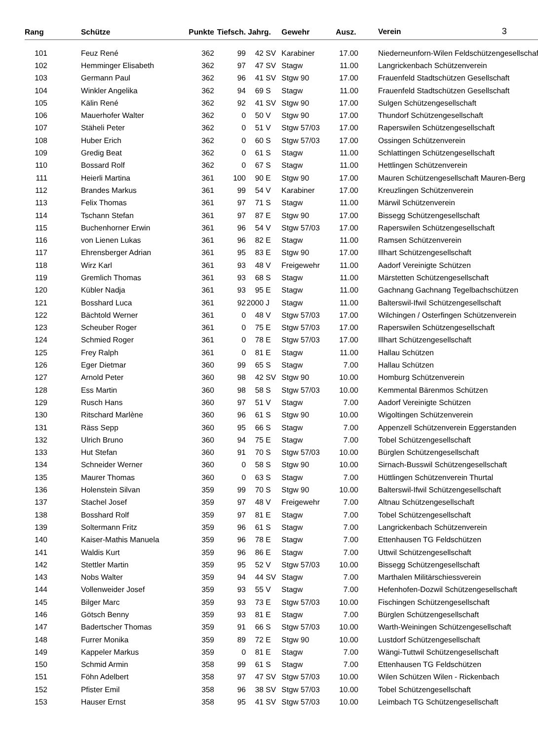| Rang | | Schütze | Punkte | Tiefsch. | Jahrg. | Gewehr | Ausz. | Verein 3 |
| --- | --- | --- | --- | --- | --- | --- | --- | --- |
| 101 | | Feuz René | 362 | 99 | 42 | SV | Karabiner | 17.00 | | Niederneunforn-Wilen Feldschützengesellschaft |
| 102 | | Hemminger Elisabeth | 362 | 97 | 47 | SV | Stagw | 11.00 | | Langrickenbach Schützenverein |
| 103 | | Germann Paul | 362 | 96 | 41 | SV | Stgw 90 | 17.00 | | Frauenfeld Stadtschützen Gesellschaft |
| 104 | | Winkler Angelika | 362 | 94 | 69 | S | Stagw | 11.00 | | Frauenfeld Stadtschützen Gesellschaft |
| 105 | | Kälin René | 362 | 92 | 41 | SV | Stgw 90 | 17.00 | | Sulgen Schützengesellschaft |
| 106 | | Mauerhofer Walter | 362 | 0 | 50 | V | Stgw 90 | 17.00 | | Thundorf Schützengesellschaft |
| 107 | | Stäheli Peter | 362 | 0 | 51 | V | Stgw 57/03 | 17.00 | | Raperswilen Schützengesellschaft |
| 108 | | Huber Erich | 362 | 0 | 60 | S | Stgw 57/03 | 17.00 | | Ossingen Schützenverein |
| 109 | | Gredig Beat | 362 | 0 | 61 | S | Stagw | 11.00 | | Schlattingen Schützengesellschaft |
| 110 | | Bossard Rolf | 362 | 0 | 67 | S | Stagw | 11.00 | | Hettlingen Schützenverein |
| 111 | | Heierli Martina | 361 | 100 | 90 | E | Stgw 90 | 17.00 | | Mauren Schützengesellschaft Mauren-Berg |
| 112 | | Brandes Markus | 361 | 99 | 54 | V | Karabiner | 17.00 | | Kreuzlingen Schützenverein |
| 113 | | Felix Thomas | 361 | 97 | 71 | S | Stagw | 11.00 | | Märwil Schützenverein |
| 114 | | Tschann Stefan | 361 | 97 | 87 | E | Stgw 90 | 17.00 | | Bissegg Schützengesellschaft |
| 115 | | Buchenhorner Erwin | 361 | 96 | 54 | V | Stgw 57/03 | 17.00 | | Raperswilen Schützengesellschaft |
| 116 | | von Lienen Lukas | 361 | 96 | 82 | E | Stagw | 11.00 | | Ramsen Schützenverein |
| 117 | | Ehrensberger Adrian | 361 | 95 | 83 | E | Stgw 90 | 17.00 | | Illhart Schützengesellschaft |
| 118 | | Wirz Karl | 361 | 93 | 48 | V | Freigewehr | 11.00 | | Aadorf Vereinigte Schützen |
| 119 | | Gremlich Thomas | 361 | 93 | 68 | S | Stagw | 11.00 | | Märstetten Schützengesellschaft |
| 120 | | Kübler Nadja | 361 | 93 | 95 | E | Stagw | 11.00 | | Gachnang Gachnang Tegelbachschützen |
| 121 | | Bosshard Luca | 361 | 92 | 2000 | J | Stagw | 11.00 | | Balterswil-Ifwil Schützengesellschaft |
| 122 | | Bächtold Werner | 361 | 0 | 48 | V | Stgw 57/03 | 17.00 | | Wilchingen / Osterfingen Schützenverein |
| 123 | | Scheuber Roger | 361 | 0 | 75 | E | Stgw 57/03 | 17.00 | | Raperswilen Schützengesellschaft |
| 124 | | Schmied Roger | 361 | 0 | 78 | E | Stgw 57/03 | 17.00 | | Illhart Schützengesellschaft |
| 125 | | Frey Ralph | 361 | 0 | 81 | E | Stagw | 11.00 | | Hallau Schützen |
| 126 | | Eger Dietmar | 360 | 99 | 65 | S | Stagw | 7.00 | | Hallau Schützen |
| 127 | | Arnold Peter | 360 | 98 | 42 | SV | Stgw 90 | 10.00 | | Homburg Schützenverein |
| 128 | | Ess Martin | 360 | 98 | 58 | S | Stgw 57/03 | 10.00 | | Kemmental Bärenmos Schützen |
| 129 | | Rusch Hans | 360 | 97 | 51 | V | Stagw | 7.00 | | Aadorf Vereinigte Schützen |
| 130 | | Ritschard Marlène | 360 | 96 | 61 | S | Stgw 90 | 10.00 | | Wigoltingen Schützenverein |
| 131 | | Räss Sepp | 360 | 95 | 66 | S | Stagw | 7.00 | | Appenzell Schützenverein Eggerstanden |
| 132 | | Ulrich Bruno | 360 | 94 | 75 | E | Stagw | 7.00 | | Tobel Schützengesellschaft |
| 133 | | Hut Stefan | 360 | 91 | 70 | S | Stgw 57/03 | 10.00 | | Bürglen Schützengesellschaft |
| 134 | | Schneider Werner | 360 | 0 | 58 | S | Stgw 90 | 10.00 | | Sirnach-Busswil Schützengesellschaft |
| 135 | | Maurer Thomas | 360 | 0 | 63 | S | Stagw | 7.00 | | Hüttlingen Schützenverein Thurtal |
| 136 | | Holenstein Silvan | 359 | 99 | 70 | S | Stgw 90 | 10.00 | | Balterswil-Ifwil Schützengesellschaft |
| 137 | | Stachel Josef | 359 | 97 | 48 | V | Freigewehr | 7.00 | | Altnau Schützengesellschaft |
| 138 | | Bosshard Rolf | 359 | 97 | 81 | E | Stagw | 7.00 | | Tobel Schützengesellschaft |
| 139 | | Soltermann Fritz | 359 | 96 | 61 | S | Stagw | 7.00 | | Langrickenbach Schützenverein |
| 140 | | Kaiser-Mathis Manuela | 359 | 96 | 78 | E | Stagw | 7.00 | | Ettenhausen TG Feldschützen |
| 141 | | Waldis Kurt | 359 | 96 | 86 | E | Stagw | 7.00 | | Uttwil Schützengesellschaft |
| 142 | | Stettler Martin | 359 | 95 | 52 | V | Stgw 57/03 | 10.00 | | Bissegg Schützengesellschaft |
| 143 | | Nobs Walter | 359 | 94 | 44 | SV | Stagw | 7.00 | | Marthalen Militärschiessverein |
| 144 | | Vollenweider Josef | 359 | 93 | 55 | V | Stagw | 7.00 | | Hefenhofen-Dozwil Schützengesellschaft |
| 145 | | Bilger Marc | 359 | 93 | 73 | E | Stgw 57/03 | 10.00 | | Fischingen Schützengesellschaft |
| 146 | | Götsch Benny | 359 | 93 | 81 | E | Stagw | 7.00 | | Bürglen Schützengesellschaft |
| 147 | | Badertscher Thomas | 359 | 91 | 66 | S | Stgw 57/03 | 10.00 | | Warth-Weiningen Schützengesellschaft |
| 148 | | Furrer Monika | 359 | 89 | 72 | E | Stgw 90 | 10.00 | | Lustdorf Schützengesellschaft |
| 149 | | Kappeler Markus | 359 | 0 | 81 | E | Stagw | 7.00 | | Wängi-Tuttwil Schützengesellschaft |
| 150 | | Schmid Armin | 358 | 99 | 61 | S | Stagw | 7.00 | | Ettenhausen TG Feldschützen |
| 151 | | Föhn Adelbert | 358 | 97 | 47 | SV | Stgw 57/03 | 10.00 | | Wilen Schützen Wilen - Rickenbach |
| 152 | | Pfister Emil | 358 | 96 | 38 | SV | Stgw 57/03 | 10.00 | | Tobel Schützengesellschaft |
| 153 | | Hauser Ernst | 358 | 95 | 41 | SV | Stgw 57/03 | 10.00 | | Leimbach TG Schützengesellschaft |